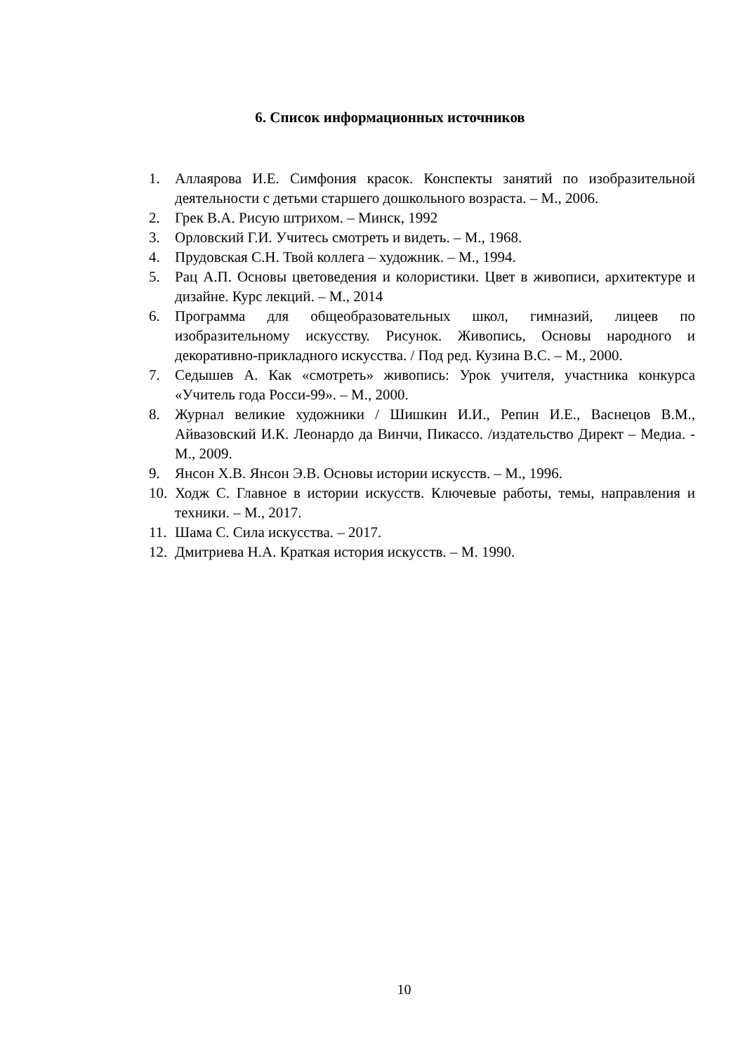6. Список информационных источников
1. Аллаярова И.Е. Симфония красок. Конспекты занятий по изобразительной деятельности с детьми старшего дошкольного возраста. – М., 2006.
2. Грек В.А. Рисую штрихом. – Минск, 1992
3. Орловский Г.И. Учитесь смотреть и видеть. – М., 1968.
4. Прудовская С.Н. Твой коллега – художник. – М., 1994.
5. Рац А.П. Основы цветоведения и колористики. Цвет в живописи, архитектуре и дизайне. Курс лекций. – М., 2014
6. Программа для общеобразовательных школ, гимназий, лицеев по изобразительному искусству. Рисунок. Живопись, Основы народного и декоративно-прикладного искусства. / Под ред. Кузина В.С. – М., 2000.
7. Седышев А. Как «смотреть» живопись: Урок учителя, участника конкурса «Учитель года Росси-99». – М., 2000.
8. Журнал великие художники / Шишкин И.И., Репин И.Е., Васнецов В.М., Айвазовский И.К. Леонардо да Винчи, Пикассо. /издательство Директ – Медиа. - М., 2009.
9. Янсон Х.В. Янсон Э.В. Основы истории искусств. – М., 1996.
10. Ходж С. Главное в истории искусств. Ключевые работы, темы, направления и техники. – М., 2017.
11. Шама С. Сила искусства. – 2017.
12. Дмитриева Н.А. Краткая история искусств. – М. 1990.
10